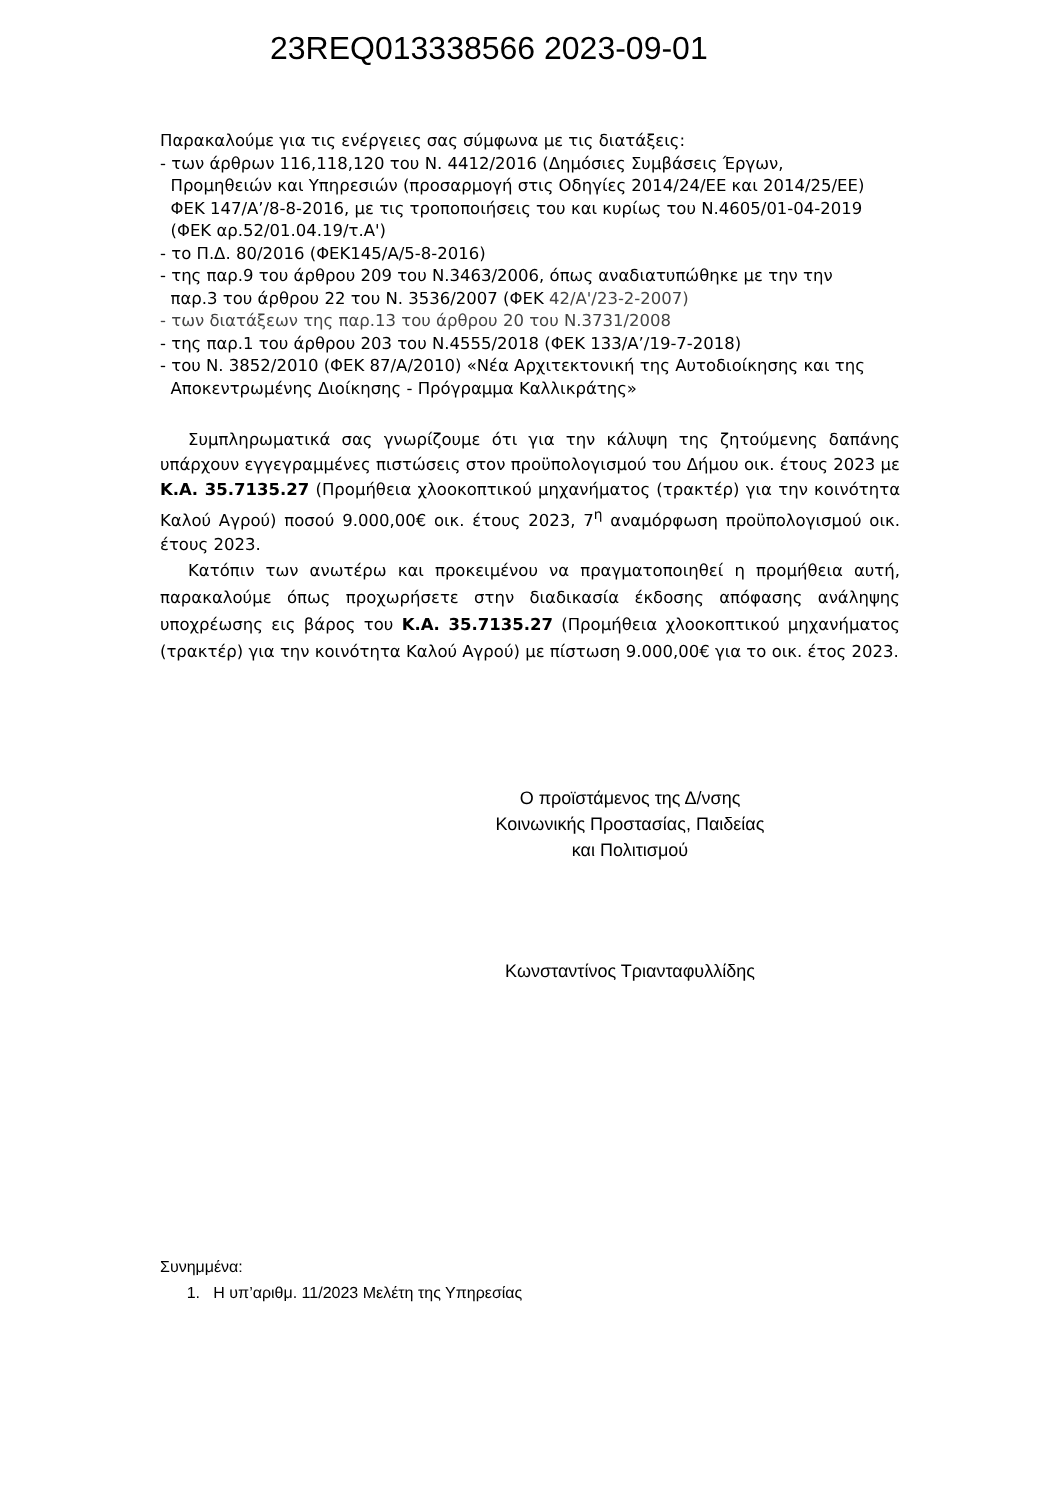23REQ013338566 2023-09-01
Παρακαλούμε για τις ενέργειες σας σύμφωνα με τις διατάξεις:
- των άρθρων 116,118,120 του Ν. 4412/2016 (Δημόσιες Συμβάσεις Έργων,
Προμηθειών και Υπηρεσιών (προσαρμογή στις Οδηγίες 2014/24/ΕΕ και 2014/25/ΕΕ)
ΦΕΚ 147/Α’/8-8-2016, με τις τροποποιήσεις του και κυρίως του Ν.4605/01-04-2019
(ΦΕΚ αρ.52/01.04.19/τ.Α')
- το Π.Δ. 80/2016 (ΦΕΚ145/Α/5-8-2016)
- της παρ.9 του άρθρου 209 του Ν.3463/2006, όπως αναδιατυπώθηκε με την την
παρ.3 του άρθρου 22 του Ν. 3536/2007 (ΦΕΚ 42/Α'/23-2-2007)
- των διατάξεων της παρ.13 του άρθρου 20 του Ν.3731/2008
- της παρ.1 του άρθρου 203 του Ν.4555/2018 (ΦΕΚ 133/Α’/19-7-2018)
- του Ν. 3852/2010 (ΦΕΚ 87/Α/2010) «Νέα Αρχιτεκτονική της Αυτοδιοίκησης και της
Αποκεντρωμένης Διοίκησης - Πρόγραμμα Καλλικράτης»
Συμπληρωματικά σας γνωρίζουμε ότι για την κάλυψη της ζητούμενης δαπάνης υπάρχουν εγγεγραμμένες πιστώσεις στον προϋπολογισμού του Δήμου οικ. έτους 2023 με Κ.Α. 35.7135.27 (Προμήθεια χλοοκοπτικού μηχανήματος (τρακτέρ) για την κοινότητα Καλού Αγρού) ποσού 9.000,00€ οικ. έτους 2023, 7<sup>η</sup> αναμόρφωση προϋπολογισμού οικ. έτους 2023.
Κατόπιν των ανωτέρω και προκειμένου να πραγματοποιηθεί η προμήθεια αυτή, παρακαλούμε όπως προχωρήσετε στην διαδικασία έκδοσης απόφασης ανάληψης υποχρέωσης εις βάρος του Κ.Α. 35.7135.27 (Προμήθεια χλοοκοπτικού μηχανήματος (τρακτέρ) για την κοινότητα Καλού Αγρού) με πίστωση 9.000,00€ για το οικ. έτος 2023.
Ο προϊστάμενος της Δ/νσης
Κοινωνικής Προστασίας, Παιδείας
και Πολιτισμού
Κωνσταντίνος Τριανταφυλλίδης
Συνημμένα:
1. Η υπ’αριθμ. 11/2023 Μελέτη της Υπηρεσίας